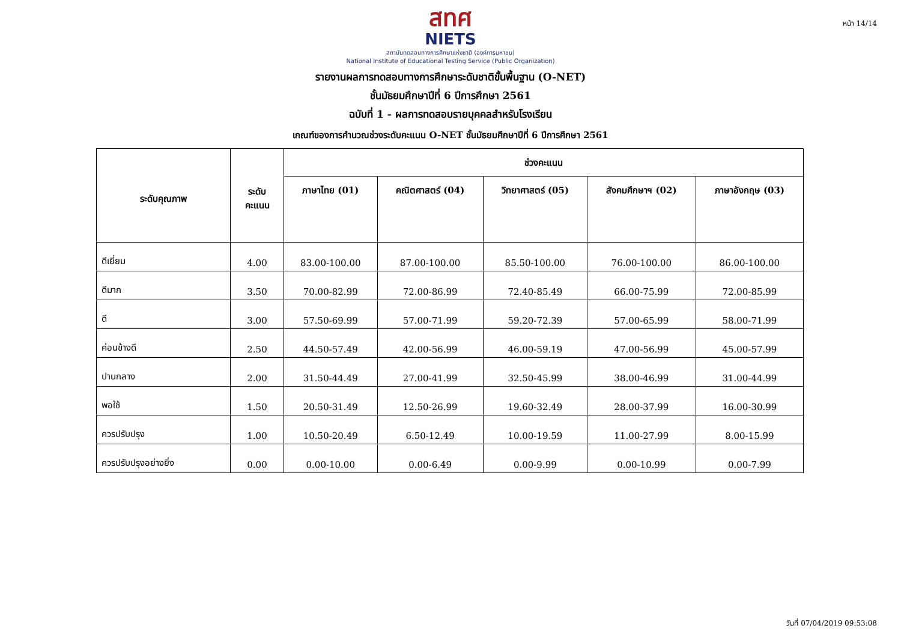หน้า 14/14
สทศ
NIETS
สถาบันทดสอบทางการศึกษาแห่งชาติ (องค์การมหาชน)
National Institute of Educational Testing Service (Public Organization)
รายงานผลการทดสอบทางการศึกษาระดับชาติขั้นพื้นฐาน (O-NET)
ชั้นมัธยมศึกษาปีที่ 6 ปีการศึกษา 2561
ฉบับที่ 1 - ผลการทดสอบรายบุคคลสำหรับโรงเรียน
เกณฑ์ของการคำนวณช่วงระดับคะแนน O-NET ชั้นมัธยมศึกษาปีที่ 6 ปีการศึกษา 2561
| ระดับคุณภาพ | ระดับ คะแนน | ช่วงคะแนน | | | | |
| --- | --- | --- | --- | --- | --- | --- |
| | | ภาษาไทย (01) | คณิตศาสตร์ (04) | วิทยาศาสตร์ (05) | สังคมศึกษาฯ (02) | ภาษาอังกฤษ (03) |
| ดีเยี่ยม | 4.00 | 83.00-100.00 | 87.00-100.00 | 85.50-100.00 | 76.00-100.00 | 86.00-100.00 |
| ดีมาก | 3.50 | 70.00-82.99 | 72.00-86.99 | 72.40-85.49 | 66.00-75.99 | 72.00-85.99 |
| ดี | 3.00 | 57.50-69.99 | 57.00-71.99 | 59.20-72.39 | 57.00-65.99 | 58.00-71.99 |
| ค่อนข้างดี | 2.50 | 44.50-57.49 | 42.00-56.99 | 46.00-59.19 | 47.00-56.99 | 45.00-57.99 |
| ปานกลาง | 2.00 | 31.50-44.49 | 27.00-41.99 | 32.50-45.99 | 38.00-46.99 | 31.00-44.99 |
| พอใช้ | 1.50 | 20.50-31.49 | 12.50-26.99 | 19.60-32.49 | 28.00-37.99 | 16.00-30.99 |
| ควรปรับปรุง | 1.00 | 10.50-20.49 | 6.50-12.49 | 10.00-19.59 | 11.00-27.99 | 8.00-15.99 |
| ควรปรับปรุงอย่างยิ่ง | 0.00 | 0.00-10.00 | 0.00-6.49 | 0.00-9.99 | 0.00-10.99 | 0.00-7.99 |
วันที่ 07/04/2019 09:53:08